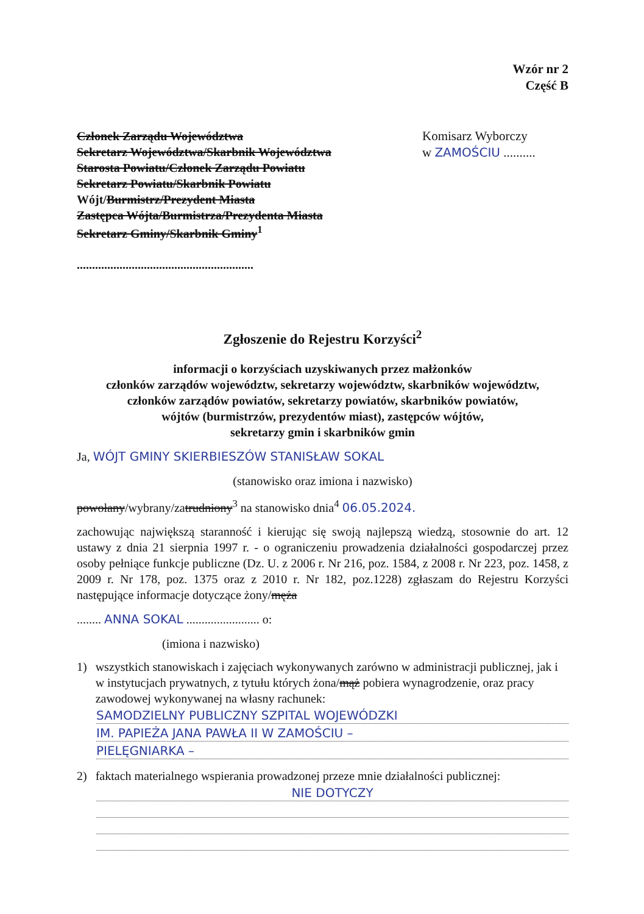Wzór nr 2
Część B
Członek Zarządu Województwa
Sekretarz Województwa/Skarbnik Województwa
Starosta Powiatu/Członek Zarządu Powiatu
Sekretarz Powiatu/Skarbnik Powiatu
Wójt/Burmistrz/Prezydent Miasta
Zastępca Wójta/Burmistrza/Prezydenta Miasta
Sekretarz Gminy/Skarbnik Gminy<sup>1</sup>
..........................................................
Komisarz Wyborczy
w ZAMOŚCIU ..........
Zgłoszenie do Rejestru Korzyści<sup>2</sup>
informacji o korzyściach uzyskiwanych przez małżonków
członków zarządów województw, sekretarzy województw, skarbników województw,
członków zarządów powiatów, sekretarzy powiatów, skarbników powiatów,
wójtów (burmistrzów, prezydentów miast), zastępców wójtów,
sekretarzy gmin i skarbników gmin
Ja, WÓJT GMINY SKIERBIESZÓW STANISŁAW SOKAL
(stanowisko oraz imiona i nazwisko)
powołany/wybrany/zatrudniony<sup>3</sup> na stanowisko dnia<sup>4</sup> 06.05.2024.
zachowując największą staranność i kierując się swoją najlepszą wiedzą, stosownie do art. 12 ustawy z dnia 21 sierpnia 1997 r. - o ograniczeniu prowadzenia działalności gospodarczej przez osoby pełniące funkcje publiczne (Dz. U. z 2006 r. Nr 216, poz. 1584, z 2008 r. Nr 223, poz. 1458, z 2009 r. Nr 178, poz. 1375 oraz z 2010 r. Nr 182, poz.1228) zgłaszam do Rejestru Korzyści następujące informacje dotyczące żony/męża
........ ANNA SOKAL ........................ o:
(imiona i nazwisko)
1) wszystkich stanowiskach i zajęciach wykonywanych zarówno w administracji publicznej, jak i w instytucjach prywatnych, z tytułu których żona/mąż pobiera wynagrodzenie, oraz pracy zawodowej wykonywanej na własny rachunek:
SAMODZIELNY PUBLICZNY SZPITAL WOJEWÓDZKI
IM. PAPIEŻA JANA PAWŁA II W ZAMOŚCIU –
PIELĘGNIARKA –
2) faktach materialnego wspierania prowadzonej przeze mnie działalności publicznej:
NIE DOTYCZY